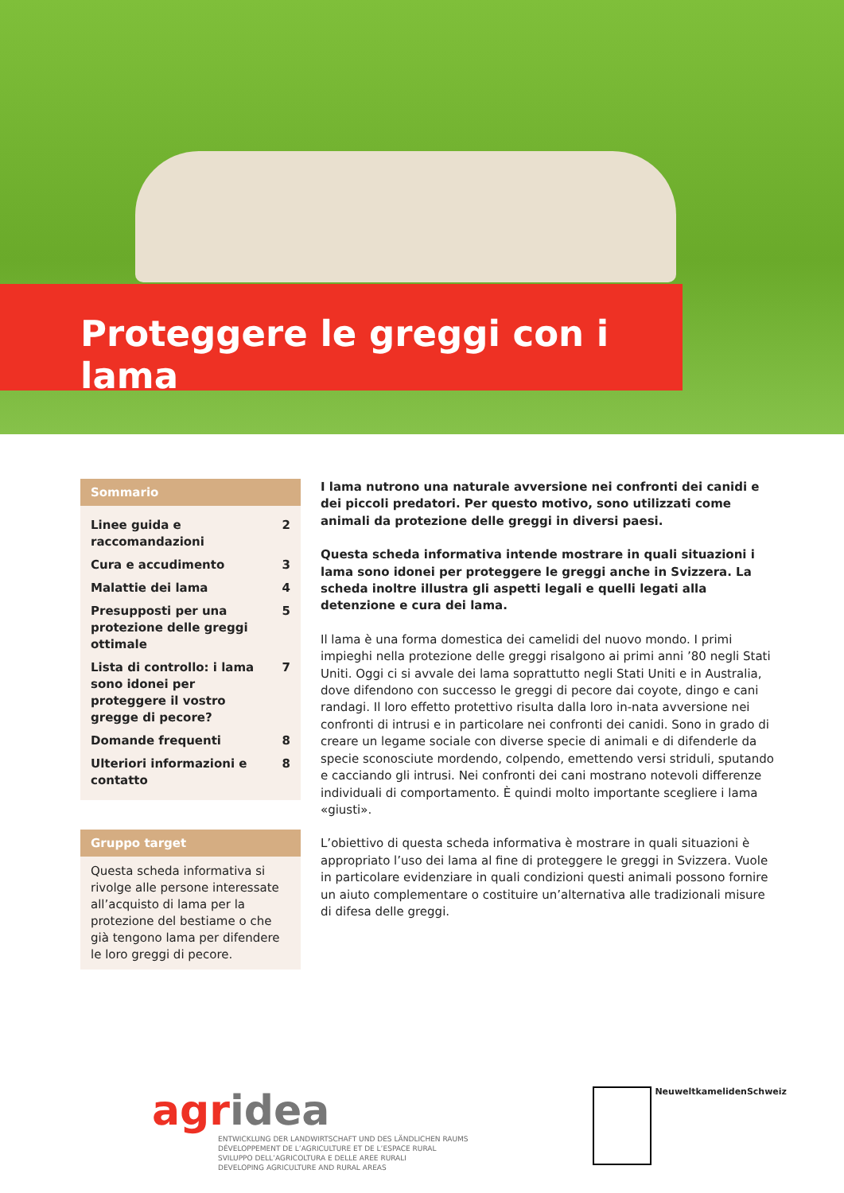Proteggere le greggi con i lama
Sommario
Linee guida e raccomanda­zioni 2
Cura e accudimento 3
Malattie dei lama 4
Presupposti per una protezione delle greggi otti­male 5
Lista di controllo: i lama sono idonei per proteggere il vostro gregge di pecore? 7
Domande frequenti 8
Ulteriori informazioni e con­tatto 8
Gruppo target
Questa scheda informativa si rivolge alle persone interessate all’acquisto di lama per la protezione del bestiame o che già tengono lama per difendere le loro greggi di pecore.
I lama nutrono una naturale avversione nei confronti dei canidi e dei piccoli predatori. Per questo motivo, sono utilizzati come animali da protezione delle greggi in diversi paesi.
Questa scheda informativa intende mostrare in quali situazioni i lama sono idonei per proteggere le greggi anche in Svizzera. La scheda inoltre illustra gli aspetti legali e quelli legati alla detenzione e cura dei lama.
Il lama è una forma domestica dei camelidi del nuovo mondo. I primi impieghi nella protezione delle greggi risalgono ai primi anni ’80 negli Stati Uniti. Oggi ci si avvale dei lama soprattutto negli Stati Uniti e in Australia, dove difendono con successo le greggi di pecore dai coyote, dingo e cani randagi. Il loro effetto protettivo risulta dalla loro in-nata avversione nei confronti di intrusi e in particolare nei confronti dei canidi. Sono in grado di creare un legame sociale con diverse specie di animali e di difenderle da specie sconosciute mordendo, colpendo, emettendo versi striduli, spu­tando e cacciando gli intrusi. Nei confronti dei cani mostrano notevoli differenze individuali di comportamento. È quindi molto importante scegliere i lama «giusti».
L’obiettivo di questa scheda informativa è mostrare in quali situazioni è appropriato l’uso dei lama al fine di proteggere le greggi in Svizzera. Vuole in particolare eviden­ziare in quali condizioni questi animali possono fornire un aiuto complementare o costituire un’alternativa alle tradizionali misure di difesa delle greggi.
agridea
ENTWICKLUNG DER LANDWIRTSCHAFT UND DES LÄNDLICHEN RAUMS
DÉVELOPPEMENT DE L’AGRICULTURE ET DE L’ESPACE RURAL
SVILUPPO DELL’AGRICOLTURA E DELLE AREE RURALI
DEVELOPING AGRICULTURE AND RURAL AREAS
NeuweltkamelidenSchweiz